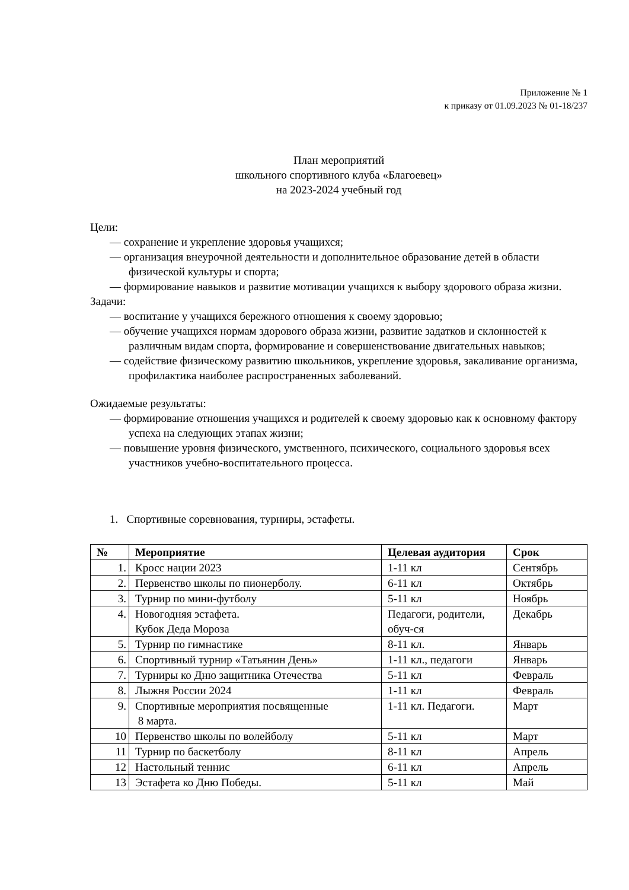Приложение № 1
к приказу от 01.09.2023 № 01-18/237
План мероприятий
школьного спортивного клуба «Благоевец»
на 2023-2024 учебный год
Цели:
— сохранение и укрепление здоровья учащихся;
— организация внеурочной деятельности и дополнительное образование детей в области физической культуры и спорта;
— формирование навыков и развитие мотивации учащихся к выбору здорового образа жизни.
Задачи:
— воспитание у учащихся бережного отношения к своему здоровью;
— обучение учащихся нормам здорового образа жизни, развитие задатков и склонностей к различным видам спорта, формирование и совершенствование двигательных навыков;
— содействие физическому развитию школьников, укрепление здоровья, закаливание организма, профилактика наиболее распространенных заболеваний.
Ожидаемые результаты:
— формирование отношения учащихся и родителей к своему здоровью как к основному фактору успеха на следующих этапах жизни;
— повышение уровня физического, умственного, психического, социального здоровья всех участников учебно-воспитательного процесса.
1. Спортивные соревнования, турниры, эстафеты.
| № | Мероприятие | Целевая аудитория | Срок |
| --- | --- | --- | --- |
| 1. | Кросс нации 2023 | 1-11 кл | Сентябрь |
| 2. | Первенство школы по пионерболу. | 6-11 кл | Октябрь |
| 3. | Турнир по мини-футболу | 5-11 кл | Ноябрь |
| 4. | Новогодняя эстафета. Кубок Деда Мороза | Педагоги, родители, обуч-ся | Декабрь |
| 5. | Турнир по гимнастике | 8-11 кл. | Январь |
| 6. | Спортивный турнир «Татьянин День» | 1-11 кл., педагоги | Январь |
| 7. | Турниры ко Дню защитника Отечества | 5-11 кл | Февраль |
| 8. | Лыжня России 2024 | 1-11 кл | Февраль |
| 9. | Спортивные мероприятия посвященные 8 марта. | 1-11 кл. Педагоги. | Март |
| 10 | Первенство школы по волейболу | 5-11 кл | Март |
| 11 | Турнир по баскетболу | 8-11 кл | Апрель |
| 12 | Настольный теннис | 6-11 кл | Апрель |
| 13 | Эстафета ко Дню Победы. | 5-11 кл | Май |